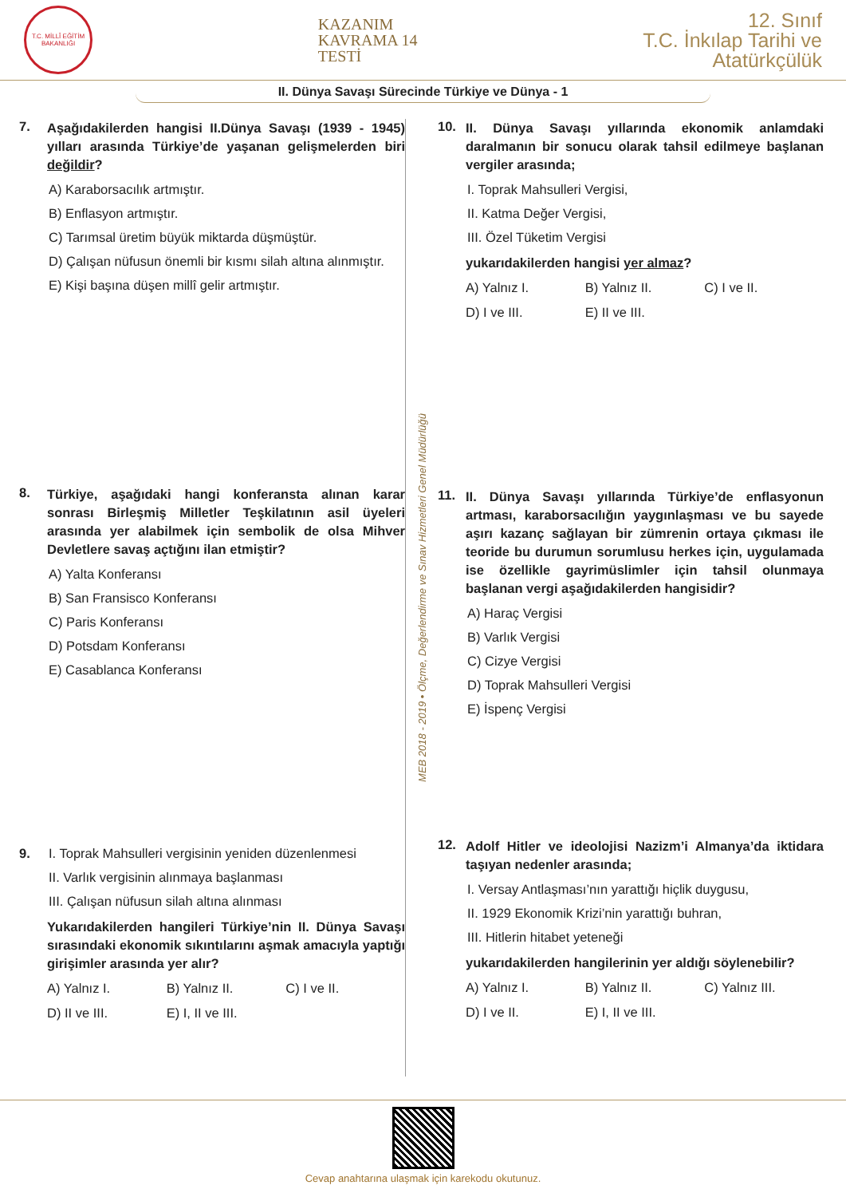T.C. MİLLÎ EĞİTİM BAKANLIĞI
KAZANIM
KAVRAMA 14
TESTİ
12. Sınıf
T.C. İnkılap Tarihi ve
Atatürkçülük
II. Dünya Savaşı Sürecinde Türkiye ve Dünya - 1
7.
Aşağıdakilerden hangisi II.Dünya Savaşı (1939 - 1945) yılları arasında Türkiye’de yaşanan gelişmelerden biri değildir?
A) Karaborsacılık artmıştır.
B) Enflasyon artmıştır.
C) Tarımsal üretim büyük miktarda düşmüştür.
D) Çalışan nüfusun önemli bir kısmı silah altına alınmıştır.
E) Kişi başına düşen millî gelir artmıştır.
8.
Türkiye, aşağıdaki hangi konferansta alınan karar sonrası Birleşmiş Milletler Teşkilatının asil üyeleri arasında yer alabilmek için sembolik de olsa Mihver Devletlere savaş açtığını ilan etmiştir?
A) Yalta Konferansı
B) San Fransisco Konferansı
C) Paris Konferansı
D) Potsdam Konferansı
E) Casablanca Konferansı
9. I. Toprak Mahsulleri vergisinin yeniden düzenlenmesi
II. Varlık vergisinin alınmaya başlanması
III. Çalışan nüfusun silah altına alınması
Yukarıdakilerden hangileri Türkiye’nin II. Dünya Savaşı sırasındaki ekonomik sıkıntılarını aşmak amacıyla yaptığı girişimler arasında yer alır?
A) Yalnız I. B) Yalnız II. C) I ve II. D) II ve III. E) I, II ve III.
MEB 2018 - 2019 • Ölçme, Değerlendirme ve Sınav Hizmetleri Genel Müdürlüğü
10.
II. Dünya Savaşı yıllarında ekonomik anlamdaki daralmanın bir sonucu olarak tahsil edilmeye başlanan vergiler arasında;
I. Toprak Mahsulleri Vergisi,
II. Katma Değer Vergisi,
III. Özel Tüketim Vergisi
yukarıdakilerden hangisi yer almaz?
A) Yalnız I. B) Yalnız II. C) I ve II. D) I ve III. E) II ve III.
11.
II. Dünya Savaşı yıllarında Türkiye’de enflasyonun artması, karaborsacılığın yaygınlaşması ve bu sayede aşırı kazanç sağlayan bir zümrenin ortaya çıkması ile teoride bu durumun sorumlusu herkes için, uygulamada ise özellikle gayrimüslimler için tahsil olunmaya başlanan vergi aşağıdakilerden hangisidir?
A) Haraç Vergisi
B) Varlık Vergisi
C) Cizye Vergisi
D) Toprak Mahsulleri Vergisi
E) İspenç Vergisi
12.
Adolf Hitler ve ideolojisi Nazizm’i Almanya’da iktidara taşıyan nedenler arasında;
I. Versay Antlaşması’nın yarattığı hiçlik duygusu,
II. 1929 Ekonomik Krizi’nin yarattığı buhran,
III. Hitlerin hitabet yeteneği
yukarıdakilerden hangilerinin yer aldığı söylenebilir?
A) Yalnız I. B) Yalnız II. C) Yalnız III. D) I ve II. E) I, II ve III.
Cevap anahtarına ulaşmak için karekodu okutunuz.